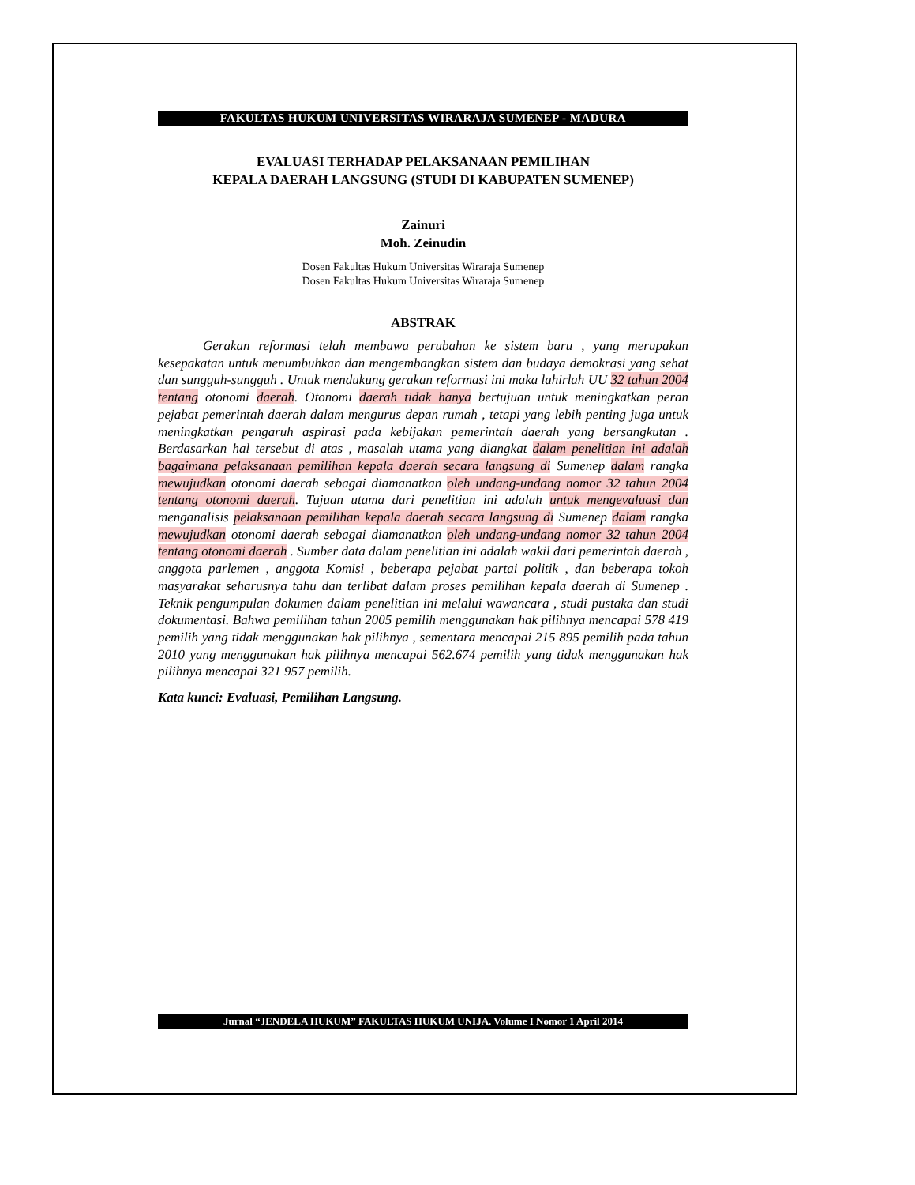FAKULTAS HUKUM UNIVERSITAS WIRARAJA SUMENEP - MADURA
EVALUASI TERHADAP PELAKSANAAN PEMILIHAN
KEPALA DAERAH LANGSUNG (STUDI DI KABUPATEN SUMENEP)
Zainuri
Moh. Zeinudin
Dosen Fakultas Hukum Universitas Wiraraja Sumenep
Dosen Fakultas Hukum Universitas Wiraraja Sumenep
ABSTRAK
Gerakan reformasi telah membawa perubahan ke sistem baru , yang merupakan kesepakatan untuk menumbuhkan dan mengembangkan sistem dan budaya demokrasi yang sehat dan sungguh-sungguh . Untuk mendukung gerakan reformasi ini maka lahirlah UU 32 tahun 2004 tentang otonomi daerah. Otonomi daerah tidak hanya bertujuan untuk meningkatkan peran pejabat pemerintah daerah dalam mengurus depan rumah , tetapi yang lebih penting juga untuk meningkatkan pengaruh aspirasi pada kebijakan pemerintah daerah yang bersangkutan . Berdasarkan hal tersebut di atas , masalah utama yang diangkat dalam penelitian ini adalah bagaimana pelaksanaan pemilihan kepala daerah secara langsung di Sumenep dalam rangka mewujudkan otonomi daerah sebagai diamanatkan oleh undang-undang nomor 32 tahun 2004 tentang otonomi daerah. Tujuan utama dari penelitian ini adalah untuk mengevaluasi dan menganalisis pelaksanaan pemilihan kepala daerah secara langsung di Sumenep dalam rangka mewujudkan otonomi daerah sebagai diamanatkan oleh undang-undang nomor 32 tahun 2004 tentang otonomi daerah . Sumber data dalam penelitian ini adalah wakil dari pemerintah daerah , anggota parlemen , anggota Komisi , beberapa pejabat partai politik , dan beberapa tokoh masyarakat seharusnya tahu dan terlibat dalam proses pemilihan kepala daerah di Sumenep . Teknik pengumpulan dokumen dalam penelitian ini melalui wawancara , studi pustaka dan studi dokumentasi. Bahwa pemilihan tahun 2005 pemilih menggunakan hak pilihnya mencapai 578 419 pemilih yang tidak menggunakan hak pilihnya , sementara mencapai 215 895 pemilih pada tahun 2010 yang menggunakan hak pilihnya mencapai 562.674 pemilih yang tidak menggunakan hak pilihnya mencapai 321 957 pemilih.
Kata kunci: Evaluasi, Pemilihan Langsung.
Jurnal “JENDELA HUKUM” FAKULTAS HUKUM UNIJA. Volume I Nomor 1 April 2014